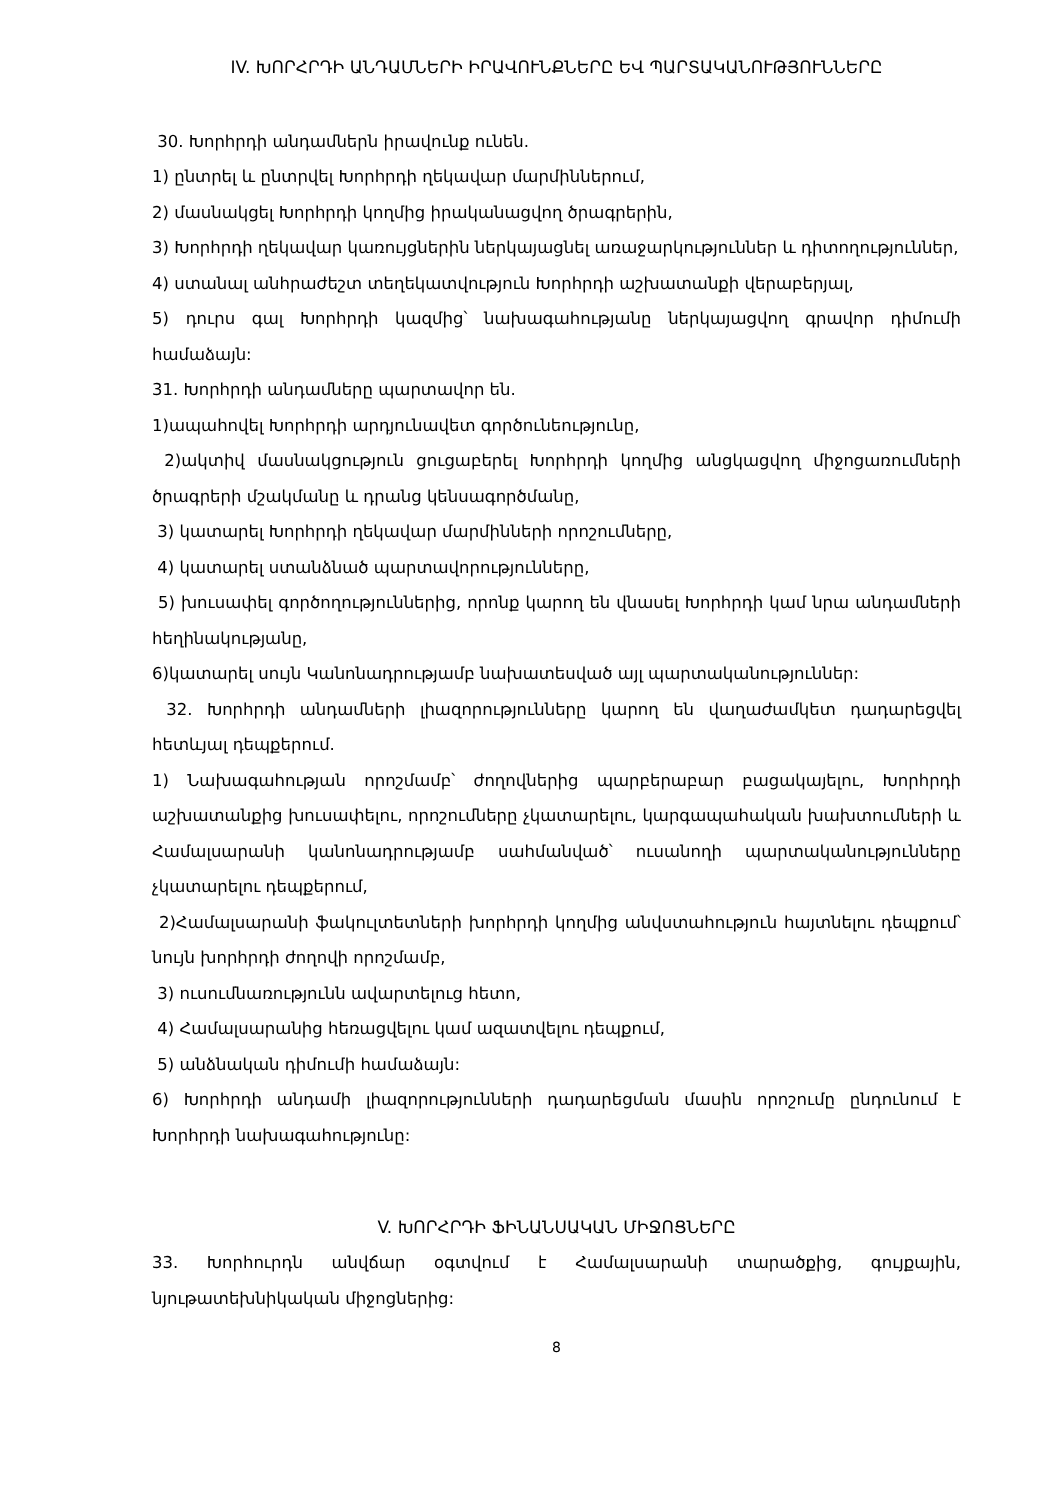IV. ԽՈՐՀՐԴԻ ԱՆԴԱՄՆԵՐԻ ԻՐԱՎՈՒՆՔՆԵՐԸ ԵՎ ՊԱՐՏԱԿԱՆՈՒԹՅՈՒՆՆԵՐԸ
30. Խորհրդի անդամներն իրավունք ունեն.
1) ընտրել և ընտրվել Խորհրդի ղեկավար մարմիններում,
2) մասնակցել Խորհրդի կողմից իրականացվող ծրագրերին,
3) Խորհրդի ղեկավար կառույցներին ներկայացնել առաջարկություններ և դիտողություններ,
4) ստանալ անհրաժեշտ տեղեկատվություն Խորհրդի աշխատանքի վերաբերյալ,
5) դուրս գալ Խորհրդի կազմից՝ նախագահությանը ներկայացվող գրավոր դիմումի համաձայն:
31. Խորհրդի անդամները պարտավոր են.
1)ապահովել Խորհրդի արդյունավետ գործունեությունը,
2)ակտիվ մասնակցություն ցուցաբերել Խորհրդի կողմից անցկացվող միջոցառումների ծրագրերի մշակմանը և դրանց կենսագործմանը,
3) կատարել Խորհրդի ղեկավար մարմինների որոշումները,
4) կատարել ստանձնած պարտավորությունները,
5) խուսափել գործողություններից, որոնք կարող են վնասել Խորհրդի կամ նրա անդամների հեղինակությանը,
6)կատարել սույն Կանոնադրությամբ նախատեսված այլ պարտականություններ:
32. Խորհրդի անդամների լիազորությունները կարող են վաղաժամկետ դադարեցվել հետևյալ դեպքերում.
1) Նախագահության որոշմամբ՝ ժողովներից պարբերաբար բացակայելու, Խորհրդի աշխատանքից խուսափելու, որոշումները չկատարելու, կարգապահական խախտումների և Համալսարանի կանոնադրությամբ սահմանված՝ ուսանողի պարտականությունները չկատարելու դեպքերում,
2)Համալսարանի ֆակուլտետների խորհրդի կողմից անվստահություն հայտնելու դեպքում՝ նույն խորհրդի ժողովի որոշմամբ,
3) ուսումնառությունն ավարտելուց հետո,
4) Համալսարանից հեռացվելու կամ ազատվելու դեպքում,
5) անձնական դիմումի համաձայն:
6) Խորհրդի անդամի լիազորությունների դադարեցման մասին որոշումը ընդունում է Խորհրդի նախագահությունը:
V. ԽՈՐՀՐԴԻ ՖԻՆԱՆՍԱԿԱՆ ՄԻՋՈՑՆԵՐԸ
33. Խորհուրդն անվճար օգտվում է Համալսարանի տարածքից, գույքային, նյութատեխնիկական միջոցներից:
8